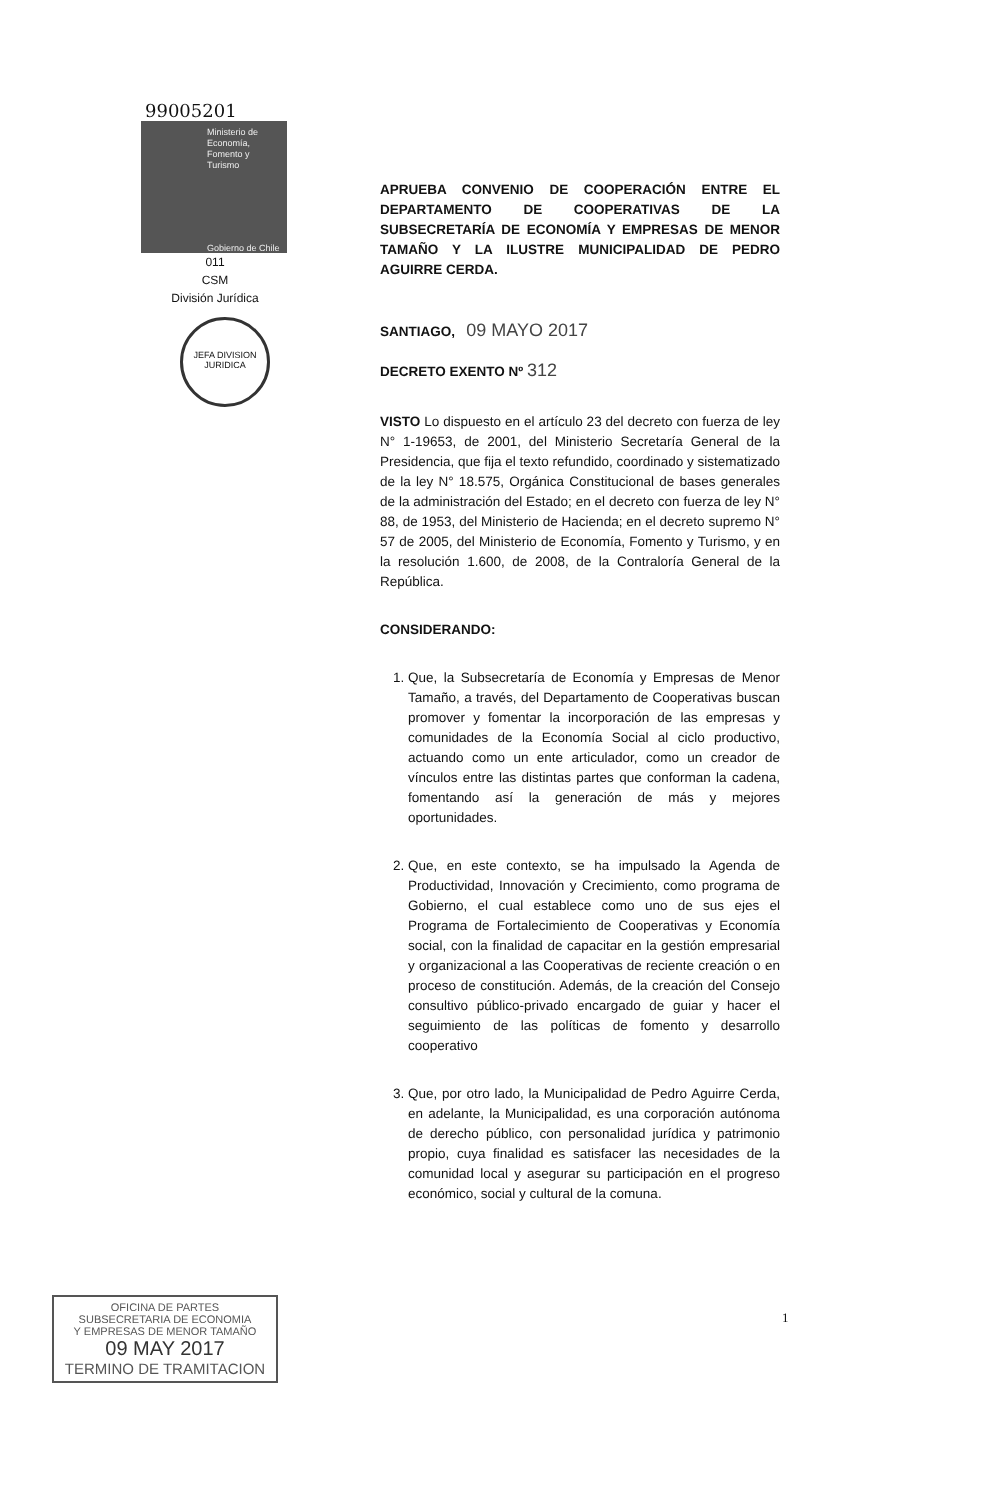99005201
Ministerio de
Economía,
Fomento y
Turismo
Gobierno de Chile
011
CSM
División Jurídica
JEFA DIVISION JURIDICA
APRUEBA CONVENIO DE COOPERACIÓN ENTRE EL DEPARTAMENTO DE COOPERATIVAS DE LA SUBSECRETARÍA DE ECONOMÍA Y EMPRESAS DE MENOR TAMAÑO Y LA ILUSTRE MUNICIPALIDAD DE PEDRO AGUIRRE CERDA.
SANTIAGO, 09 MAYO 2017
DECRETO EXENTO Nº 312
VISTO Lo dispuesto en el artículo 23 del decreto con fuerza de ley N° 1-19653, de 2001, del Ministerio Secretaría General de la Presidencia, que fija el texto refundido, coordinado y sistematizado de la ley N° 18.575, Orgánica Constitucional de bases generales de la administración del Estado; en el decreto con fuerza de ley N° 88, de 1953, del Ministerio de Hacienda; en el decreto supremo N° 57 de 2005, del Ministerio de Economía, Fomento y Turismo, y en la resolución 1.600, de 2008, de la Contraloría General de la República.
CONSIDERANDO:
1. Que, la Subsecretaría de Economía y Empresas de Menor Tamaño, a través, del Departamento de Cooperativas buscan promover y fomentar la incorporación de las empresas y comunidades de la Economía Social al ciclo productivo, actuando como un ente articulador, como un creador de vínculos entre las distintas partes que conforman la cadena, fomentando así la generación de más y mejores oportunidades.
2. Que, en este contexto, se ha impulsado la Agenda de Productividad, Innovación y Crecimiento, como programa de Gobierno, el cual establece como uno de sus ejes el Programa de Fortalecimiento de Cooperativas y Economía social, con la finalidad de capacitar en la gestión empresarial y organizacional a las Cooperativas de reciente creación o en proceso de constitución. Además, de la creación del Consejo consultivo público-privado encargado de guiar y hacer el seguimiento de las políticas de fomento y desarrollo cooperativo
3. Que, por otro lado, la Municipalidad de Pedro Aguirre Cerda, en adelante, la Municipalidad, es una corporación autónoma de derecho público, con personalidad jurídica y patrimonio propio, cuya finalidad es satisfacer las necesidades de la comunidad local y asegurar su participación en el progreso económico, social y cultural de la comuna.
OFICINA DE PARTES
SUBSECRETARIA DE ECONOMIA
Y EMPRESAS DE MENOR TAMAÑO
09 MAY 2017
TERMINO DE TRAMITACION
1